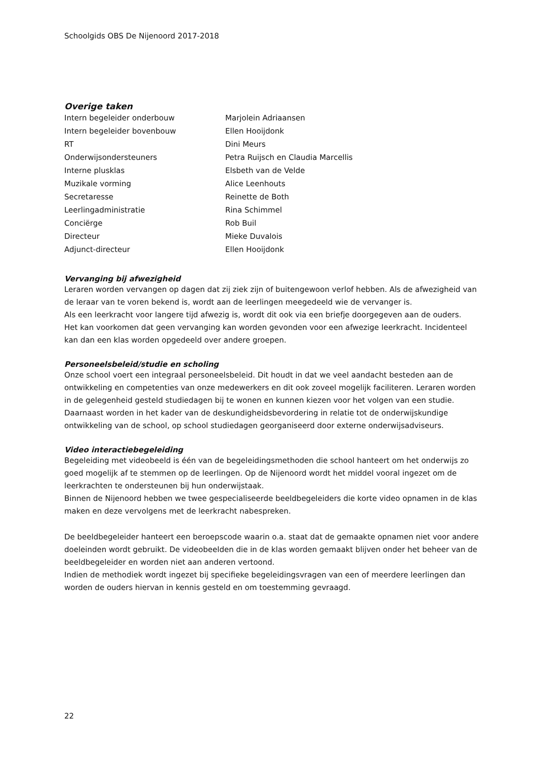Schoolgids OBS De Nijenoord 2017-2018
Overige taken
| Intern begeleider onderbouw | Marjolein Adriaansen |
| Intern begeleider bovenbouw | Ellen Hooijdonk |
| RT | Dini Meurs |
| Onderwijsondersteuners | Petra Ruijsch en Claudia Marcellis |
| Interne plusklas | Elsbeth van de Velde |
| Muzikale vorming | Alice Leenhouts |
| Secretaresse | Reinette de Both |
| Leerlingadministratie | Rina Schimmel |
| Conciërge | Rob Buil |
| Directeur | Mieke Duvalois |
| Adjunct-directeur | Ellen Hooijdonk |
Vervanging bij afwezigheid
Leraren worden vervangen op dagen dat zij ziek zijn of buitengewoon verlof hebben. Als de afwezigheid van de leraar van te voren bekend is, wordt aan de leerlingen meegedeeld wie de vervanger is.
Als een leerkracht voor langere tijd afwezig is, wordt dit ook via een briefje doorgegeven aan de ouders.
Het kan voorkomen dat geen vervanging kan worden gevonden voor een afwezige leerkracht. Incidenteel kan dan een klas worden opgedeeld over andere groepen.
Personeelsbeleid/studie en scholing
Onze school voert een integraal personeelsbeleid. Dit houdt in dat we veel aandacht besteden aan de ontwikkeling en competenties van onze medewerkers en dit ook zoveel mogelijk faciliteren. Leraren worden in de gelegenheid gesteld studiedagen bij te wonen en kunnen kiezen voor het volgen van een studie.
Daarnaast worden in het kader van de deskundigheidsbevordering in relatie tot de onderwijskundige ontwikkeling van de school, op school studiedagen georganiseerd door externe onderwijsadviseurs.
Video interactiebegeleiding
Begeleiding met videobeeld is één van de begeleidingsmethoden die school hanteert om het onderwijs zo goed mogelijk af te stemmen op de leerlingen. Op de Nijenoord wordt het middel vooral ingezet om de leerkrachten te ondersteunen bij hun onderwijstaak.
Binnen de Nijenoord hebben we twee gespecialiseerde beeldbegeleiders die korte video opnamen in de klas maken en deze vervolgens met de leerkracht nabespreken.
De beeldbegeleider hanteert een beroepscode waarin o.a. staat dat de gemaakte opnamen niet voor andere doeleinden wordt gebruikt. De videobeelden die in de klas worden gemaakt blijven onder het beheer van de beeldbegeleider en worden niet aan anderen vertoond.
Indien de methodiek wordt ingezet bij specifieke begeleidingsvragen van een of meerdere leerlingen dan worden de ouders hiervan in kennis gesteld en om toestemming gevraagd.
22